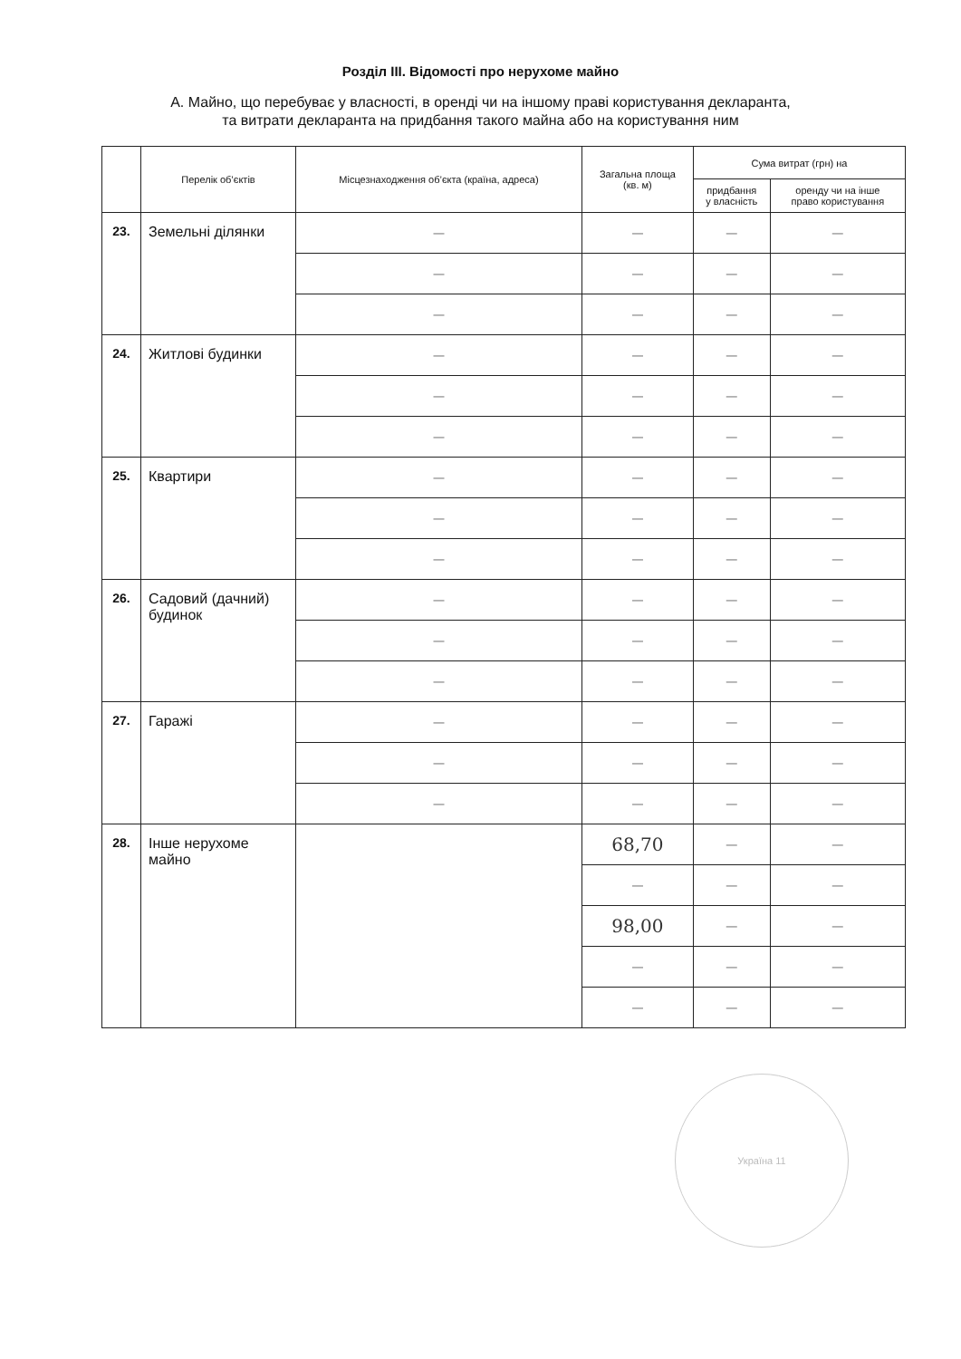Розділ III. Відомості про нерухоме майно
А. Майно, що перебуває у власності, в оренді чи на іншому праві користування декларанта,
та витрати декларанта на придбання такого майна або на користування ним
| | Перелік об’єктів | Місцезнаходження об’єкта (країна, адреса) | Загальна площа (кв. м) | Сума витрат (грн) на | |
| --- | --- | --- | --- | --- | --- |
| | | | | придбання у власність | оренду чи на інше право користування |
| 23. | Земельні ділянки | — | — | — | — |
| | | — | — | — | — |
| | | — | — | — | — |
| 24. | Житлові будинки | — | — | — | — |
| | | — | — | — | — |
| | | — | — | — | — |
| 25. | Квартири | — | — | — | — |
| | | — | — | — | — |
| | | — | — | — | — |
| 26. | Садовий (дачний) будинок | — | — | — | — |
| | | — | — | — | — |
| | | — | — | — | — |
| 27. | Гаражі | — | — | — | — |
| | | — | — | — | — |
| | | — | — | — | — |
| 28. | Інше нерухоме майно | | 68,70 | — | — |
| | | | — | — | — |
| | | | 98,00 | — | — |
| | | | — | — | — |
| | | | — | — | — |
Україна 11